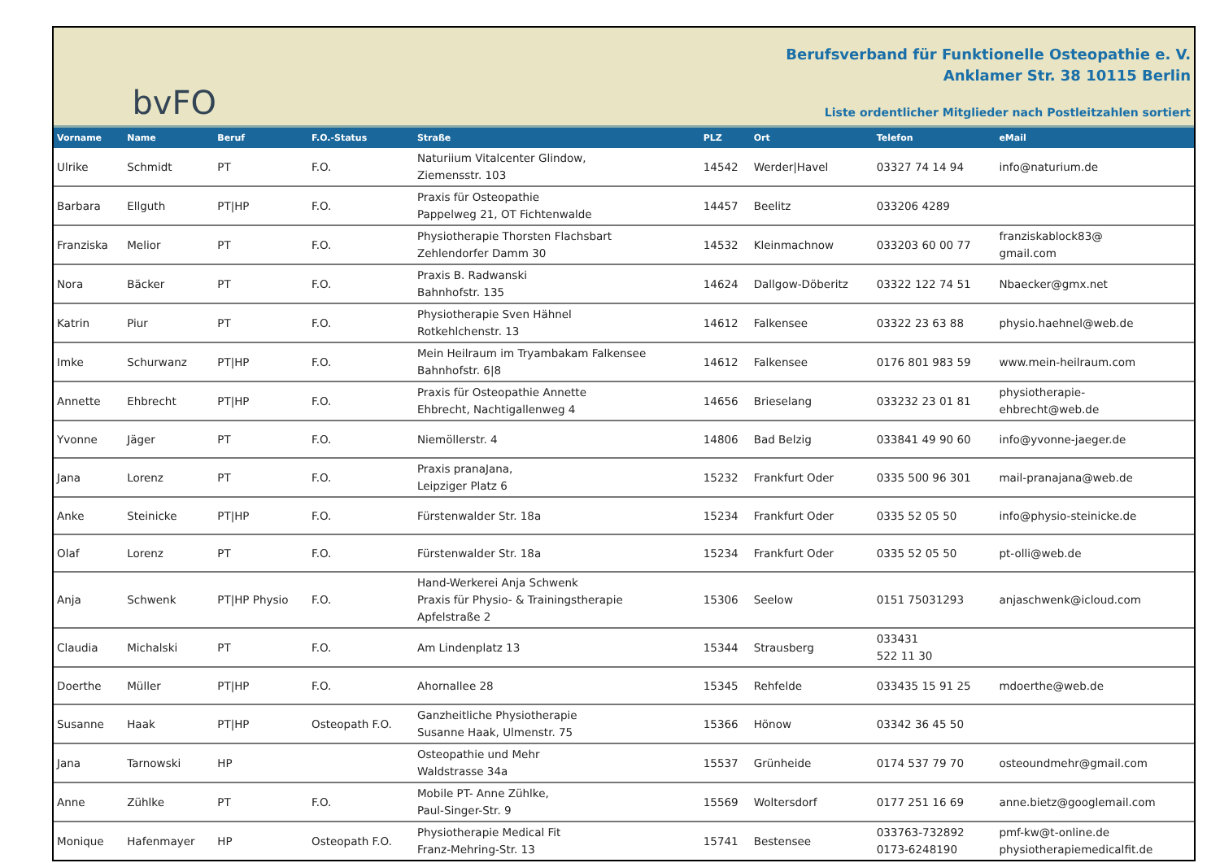bvFO
Berufsverband für Funktionelle Osteopathie e. V.
Anklamer Str. 38 10115 Berlin
Liste ordentlicher Mitglieder nach Postleitzahlen sortiert
| Vorname | Name | Beruf | F.O.-Status | Straße | PLZ | Ort | Telefon | eMail |
| --- | --- | --- | --- | --- | --- | --- | --- | --- |
| Ulrike | Schmidt | PT | F.O. | Naturiium Vitalcenter Glindow, Ziemensstr. 103 | 14542 | Werder/Havel | 03327 74 14 94 | info@naturium.de |
| Barbara | Ellguth | PT/HP | F.O. | Praxis für Osteopathie Pappelweg 21, OT Fichtenwalde | 14457 | Beelitz | 033206 4289 | |
| Franziska | Melior | PT | F.O. | Physiotherapie Thorsten Flachsbart Zehlendorfer Damm 30 | 14532 | Kleinmachnow | 033203 60 00 77 | franziskablock83@ gmail.com |
| Nora | Bäcker | PT | F.O. | Praxis B. Radwanski Bahnhofstr. 135 | 14624 | Dallgow-Döberitz | 03322 122 74 51 | Nbaecker@gmx.net |
| Katrin | Piur | PT | F.O. | Physiotherapie Sven Hähnel Rotkehlchenstr. 13 | 14612 | Falkensee | 03322 23 63 88 | physio.haehnel@web.de |
| Imke | Schurwanz | PT/HP | F.O. | Mein Heilraum im Tryambakam Falkensee Bahnhofstr. 6/8 | 14612 | Falkensee | 0176 801 983 59 | www.mein-heilraum.com |
| Annette | Ehbrecht | PT/HP | F.O. | Praxis für Osteopathie Annette Ehbrecht, Nachtigallenweg 4 | 14656 | Brieselang | 033232 23 01 81 | physiotherapie- ehbrecht@web.de |
| Yvonne | Jäger | PT | F.O. | Niemöllerstr. 4 | 14806 | Bad Belzig | 033841 49 90 60 | info@yvonne-jaeger.de |
| Jana | Lorenz | PT | F.O. | Praxis pranaJana, Leipziger Platz 6 | 15232 | Frankfurt Oder | 0335 500 96 301 | mail-pranajana@web.de |
| Anke | Steinicke | PT/HP | F.O. | Fürstenwalder Str. 18a | 15234 | Frankfurt Oder | 0335 52 05 50 | info@physio-steinicke.de |
| Olaf | Lorenz | PT | F.O. | Fürstenwalder Str. 18a | 15234 | Frankfurt Oder | 0335 52 05 50 | pt-olli@web.de |
| Anja | Schwenk | PT/HP Physio | F.O. | Hand-Werkerei Anja Schwenk Praxis für Physio- & Trainingstherapie Apfelstraße 2 | 15306 | Seelow | 0151 75031293 | anjaschwenk@icloud.com |
| Claudia | Michalski | PT | F.O. | Am Lindenplatz 13 | 15344 | Strausberg | 033431 522 11 30 | |
| Doerthe | Müller | PT/HP | F.O. | Ahornallee 28 | 15345 | Rehfelde | 033435 15 91 25 | mdoerthe@web.de |
| Susanne | Haak | PT/HP | Osteopath F.O. | Ganzheitliche Physiotherapie Susanne Haak, Ulmenstr. 75 | 15366 | Hönow | 03342 36 45 50 | |
| Jana | Tarnowski | HP | | Osteopathie und Mehr Waldstrasse 34a | 15537 | Grünheide | 0174 537 79 70 | osteoundmehr@gmail.com |
| Anne | Zühlke | PT | F.O. | Mobile PT- Anne Zühlke, Paul-Singer-Str. 9 | 15569 | Woltersdorf | 0177 251 16 69 | anne.bietz@googlemail.com |
| Monique | Hafenmayer | HP | Osteopath F.O. | Physiotherapie Medical Fit Franz-Mehring-Str. 13 | 15741 | Bestensee | 033763-732892 0173-6248190 | pmf-kw@t-online.de physiotherapiemedicalfit.de |